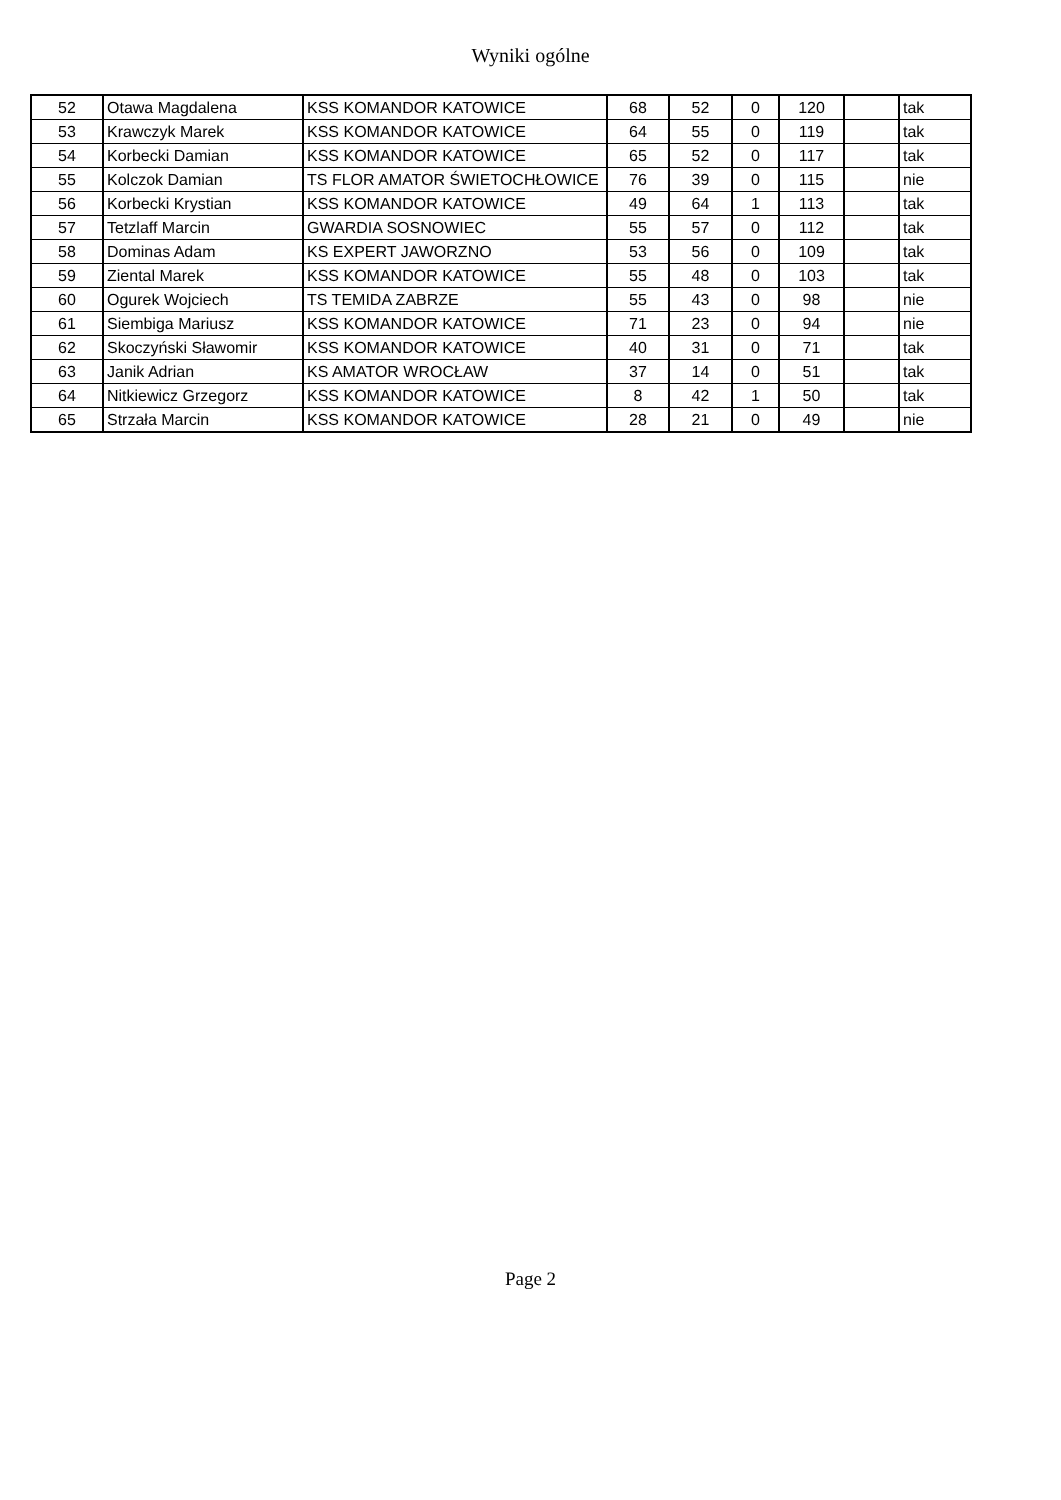Wyniki ogólne
| 52 | Otawa Magdalena | KSS KOMANDOR KATOWICE | 68 | 52 | 0 | 120 | | tak |
| 53 | Krawczyk Marek | KSS KOMANDOR KATOWICE | 64 | 55 | 0 | 119 | | tak |
| 54 | Korbecki Damian | KSS KOMANDOR KATOWICE | 65 | 52 | 0 | 117 | | tak |
| 55 | Kolczok Damian | TS FLOR AMATOR ŚWIETOCHŁOWICE | 76 | 39 | 0 | 115 | | nie |
| 56 | Korbecki Krystian | KSS KOMANDOR KATOWICE | 49 | 64 | 1 | 113 | | tak |
| 57 | Tetzlaff Marcin | GWARDIA SOSNOWIEC | 55 | 57 | 0 | 112 | | tak |
| 58 | Dominas Adam | KS EXPERT JAWORZNO | 53 | 56 | 0 | 109 | | tak |
| 59 | Ziental Marek | KSS KOMANDOR KATOWICE | 55 | 48 | 0 | 103 | | tak |
| 60 | Ogurek Wojciech | TS TEMIDA ZABRZE | 55 | 43 | 0 | 98 | | nie |
| 61 | Siembiga Mariusz | KSS KOMANDOR KATOWICE | 71 | 23 | 0 | 94 | | nie |
| 62 | Skoczyński Sławomir | KSS KOMANDOR KATOWICE | 40 | 31 | 0 | 71 | | tak |
| 63 | Janik Adrian | KS AMATOR WROCŁAW | 37 | 14 | 0 | 51 | | tak |
| 64 | Nitkiewicz Grzegorz | KSS KOMANDOR KATOWICE | 8 | 42 | 1 | 50 | | tak |
| 65 | Strzała Marcin | KSS KOMANDOR KATOWICE | 28 | 21 | 0 | 49 | | nie |
Page 2